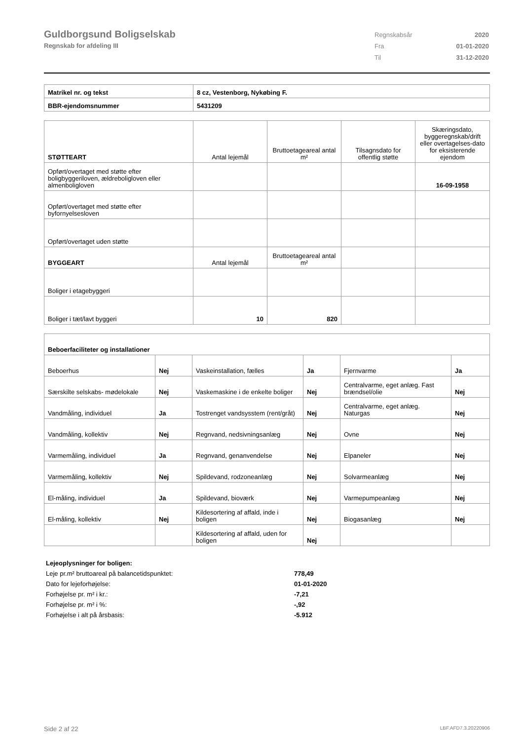Guldborgsund Boligselskab
Regnskab for afdeling III
| Regnskabsår | 2020 |
| Fra | 01-01-2020 |
| Til | 31-12-2020 |
| Matrikel nr. og tekst | 8 cz, Vestenborg, Nykøbing F. |
| BBR-ejendomsnummer | 5431209 |
| STØTTEART | Antal lejemål | Bruttoetageareal antal m² | Tilsagnsdato for offentlig støtte | Skæringsdato, byggeregnskab/drift eller overtagelses-dato for eksisterende ejendom |
| Opført/overtaget med støtte efter boligbyggeriloven, ældreboligloven eller almenboligloven | | | | 16-09-1958 |
| Opført/overtaget med støtte efter byfornyelsesloven | | | | |
| Opført/overtaget uden støtte | | | | |
| BYGGEART | Antal lejemål | Bruttoetageareal antal m² | | |
| Boliger i etagebyggeri | | | | |
| Boliger i tæt/lavt byggeri | 10 | 820 | | |
| Beboerfaciliteter og installationer | | | | | |
| Beboerhus | Nej | Vaskeinstallation, fælles | Ja | Fjernvarme | Ja |
| Særskilte selskabs- mødelokale | Nej | Vaskemaskine i de enkelte boliger | Nej | Centralvarme, eget anlæg. Fast brændsel/olie | Nej |
| Vandmåling, individuel | Ja | Tostrenget vandsysstem (rent/gråt) | Nej | Centralvarme, eget anlæg. Naturgas | Nej |
| Vandmåling, kollektiv | Nej | Regnvand, nedsivningsanlæg | Nej | Ovne | Nej |
| Varmemåling, individuel | Ja | Regnvand, genanvendelse | Nej | Elpaneler | Nej |
| Varmemåling, kollektiv | Nej | Spildevand, rodzoneanlæg | Nej | Solvarmeanlæg | Nej |
| El-måling, individuel | Ja | Spildevand, bioværk | Nej | Varmepumpeanlæg | Nej |
| El-måling, kollektiv | Nej | Kildesortering af affald, inde i boligen | Nej | Biogasanlæg | Nej |
| | | Kildesortering af affald, uden for boligen | Nej | | |
| Lejeoplysninger for boligen: | |
| Leje pr.m² bruttoareal på balancetidspunktet: | 778,49 |
| Dato for lejeforhøjelse: | 01-01-2020 |
| Forhøjelse pr. m² i kr.: | -7,21 |
| Forhøjelse pr. m² i %: | -,92 |
| Forhøjelse i alt på årsbasis: | -5.912 |
Side 2 af 22 LBF.AFD7.3.20220906